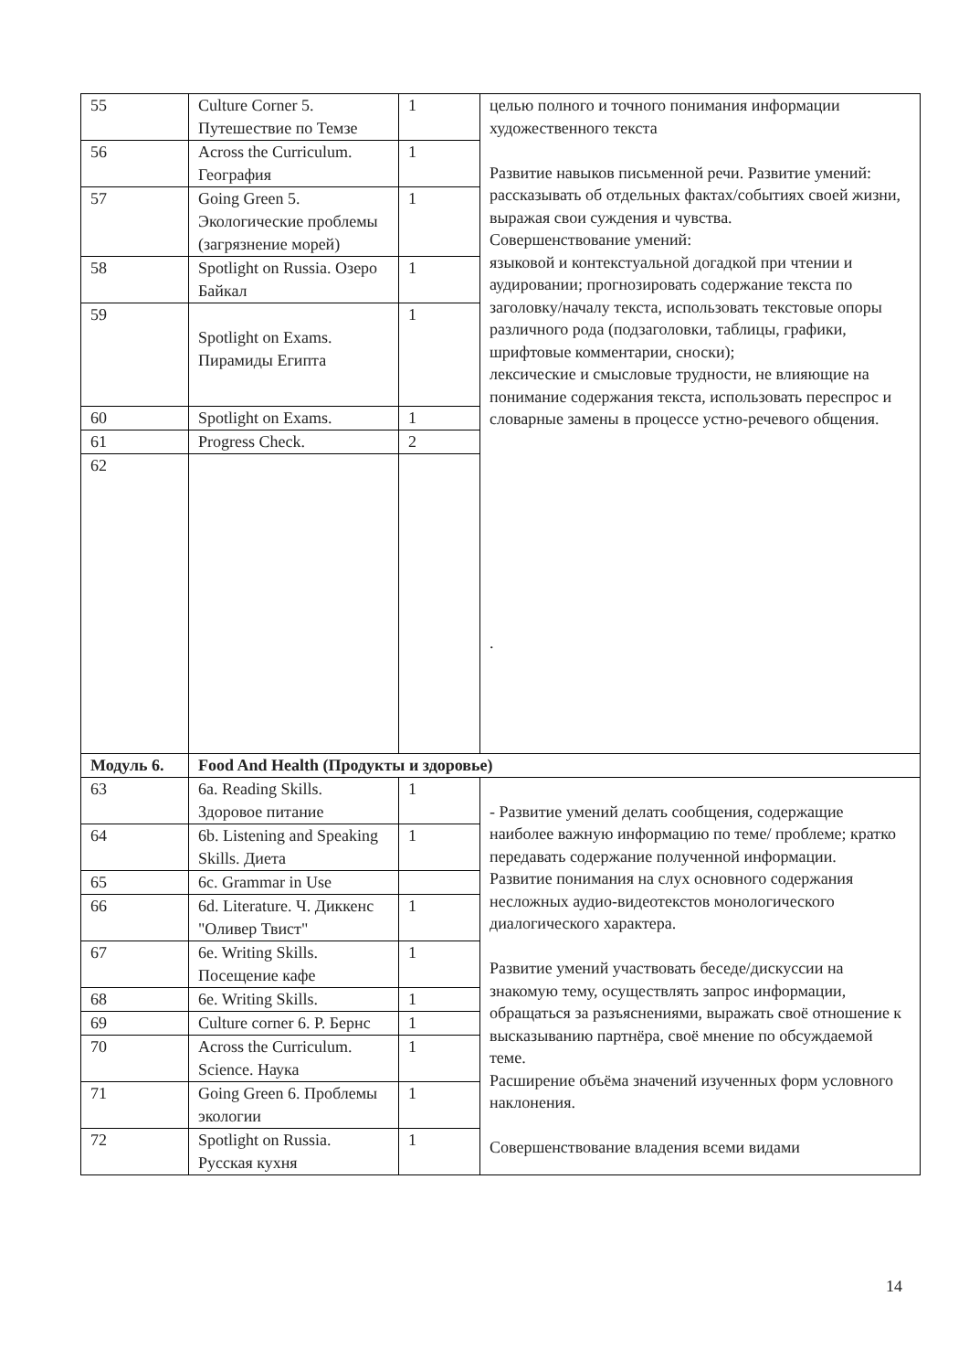| 55 | Culture Corner 5. Путешествие по Темзе | 1 | целью полного и точного понимания информации художественного текста Развитие навыков письменной речи. Развитие умений: рассказывать об отдельных фактах/событиях своей жизни, выражая свои суждения и чувства. Совершенствование умений: языковой и контекстуальной догадкой при чтении и аудировании; прогнозировать содержание текста по заголовку/началу текста, использовать текстовые опоры различного рода (подзаголовки, таблицы, графики, шрифтовые комментарии, сноски); лексические и смысловые трудности, не влияющие на понимание содержания текста, использовать переспрос и словарные замены в процессе устно-речевого общения. . |
| 56 | Across the Curriculum. География | 1 | |
| 57 | Going Green 5. Экологические проблемы (загрязнение морей) | 1 | |
| 58 | Spotlight on Russia. Озеро Байкал | 1 | |
| 59 | Spotlight on Exams. Пирамиды Египта | 1 | |
| 60 | Spotlight on Exams. | 1 | |
| 61 | Progress Check. | 2 | |
| 62 | | | |
| Модуль 6. | Food And Health (Продукты и здоровье) | | |
| 63 | 6a. Reading Skills. Здоровое питание | 1 | - Развитие умений делать сообщения, содержащие наиболее важную информацию по теме/ проблеме; кратко передавать содержание полученной информации. Развитие понимания на слух основного содержания несложных аудио-видеотекстов монологического диалогического характера. Развитие умений участвовать беседе/дискуссии на знакомую тему, осуществлять запрос информации, обращаться за разъяснениями, выражать своё отношение к высказыванию партнёра, своё мнение по обсуждаемой теме. Расширение объёма значений изученных форм условного наклонения. Совершенствование владения всеми видами |
| 64 | 6b. Listening and Speaking Skills. Диета | 1 | |
| 65 | 6c. Grammar in Use | | |
| 66 | 6d. Literature. Ч. Диккенс "Оливер Твист" | 1 | |
| 67 | 6e. Writing Skills. Посещение кафе | 1 | |
| 68 | 6e. Writing Skills. | 1 | |
| 69 | Culture corner 6. Р. Бернс | 1 | |
| 70 | Across the Curriculum. Science. Наука | 1 | |
| 71 | Going Green 6. Проблемы экологии | 1 | |
| 72 | Spotlight on Russia. Русская кухня | 1 | |
14